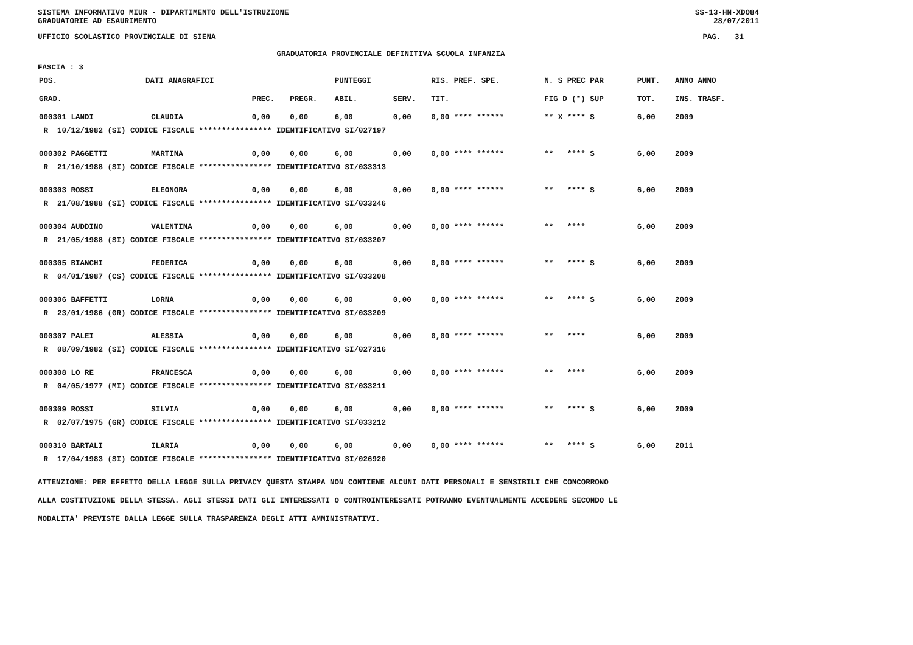SISTEMA INFORMATIVO MIUR - DIPARTIMENTO DELL'ISTRUZIONE
GRADUATORIE AD ESAURIMENTO SS-13-HN-XDO84
28/07/2011
UFFICIO SCOLASTICO PROVINCIALE DI SIENA PAG. 31
GRADUATORIA PROVINCIALE DEFINITIVA SCUOLA INFANZIA
FASCIA : 3
| POS. | DATI ANAGRAFICI | | | | PUNTEGGI | | RIS. PREF. SPE. | | N. S PREC PAR | PUNT. | ANNO ANNO |
| --- | --- | --- | --- | --- | --- | --- | --- | --- | --- | --- | --- |
| GRAD. | | | PREC. | PREGR. | ABIL. | SERV. | TIT. | | FIG D (*) SUP | TOT. | INS. TRASF. |
| 000301 LANDI | | CLAUDIA | 0,00 | 0,00 | 6,00 | 0,00 | 0,00 **** ****** | | ** X **** S | 6,00 | 2009 |
| R 10/12/1982 (SI) CODICE FISCALE **************** IDENTIFICATIVO SI/027197 | | | | | | | | | | | |
| 000302 PAGGETTI | | MARTINA | 0,00 | 0,00 | 6,00 | 0,00 | 0,00 **** ****** | | ** **** S | 6,00 | 2009 |
| R 21/10/1988 (SI) CODICE FISCALE **************** IDENTIFICATIVO SI/033313 | | | | | | | | | | | |
| 000303 ROSSI | | ELEONORA | 0,00 | 0,00 | 6,00 | 0,00 | 0,00 **** ****** | | ** **** S | 6,00 | 2009 |
| R 21/08/1988 (SI) CODICE FISCALE **************** IDENTIFICATIVO SI/033246 | | | | | | | | | | | |
| 000304 AUDDINO | | VALENTINA | 0,00 | 0,00 | 6,00 | 0,00 | 0,00 **** ****** | | ** **** | 6,00 | 2009 |
| R 21/05/1988 (SI) CODICE FISCALE **************** IDENTIFICATIVO SI/033207 | | | | | | | | | | | |
| 000305 BIANCHI | | FEDERICA | 0,00 | 0,00 | 6,00 | 0,00 | 0,00 **** ****** | | ** **** S | 6,00 | 2009 |
| R 04/01/1987 (CS) CODICE FISCALE **************** IDENTIFICATIVO SI/033208 | | | | | | | | | | | |
| 000306 BAFFETTI | | LORNA | 0,00 | 0,00 | 6,00 | 0,00 | 0,00 **** ****** | | ** **** S | 6,00 | 2009 |
| R 23/01/1986 (GR) CODICE FISCALE **************** IDENTIFICATIVO SI/033209 | | | | | | | | | | | |
| 000307 PALEI | | ALESSIA | 0,00 | 0,00 | 6,00 | 0,00 | 0,00 **** ****** | | ** **** | 6,00 | 2009 |
| R 08/09/1982 (SI) CODICE FISCALE **************** IDENTIFICATIVO SI/027316 | | | | | | | | | | | |
| 000308 LO RE | | FRANCESCA | 0,00 | 0,00 | 6,00 | 0,00 | 0,00 **** ****** | | ** **** | 6,00 | 2009 |
| R 04/05/1977 (MI) CODICE FISCALE **************** IDENTIFICATIVO SI/033211 | | | | | | | | | | | |
| 000309 ROSSI | | SILVIA | 0,00 | 0,00 | 6,00 | 0,00 | 0,00 **** ****** | | ** **** S | 6,00 | 2009 |
| R 02/07/1975 (GR) CODICE FISCALE **************** IDENTIFICATIVO SI/033212 | | | | | | | | | | | |
| 000310 BARTALI | | ILARIA | 0,00 | 0,00 | 6,00 | 0,00 | 0,00 **** ****** | | ** **** S | 6,00 | 2011 |
| R 17/04/1983 (SI) CODICE FISCALE **************** IDENTIFICATIVO SI/026920 | | | | | | | | | | | |
ATTENZIONE: PER EFFETTO DELLA LEGGE SULLA PRIVACY QUESTA STAMPA NON CONTIENE ALCUNI DATI PERSONALI E SENSIBILI CHE CONCORRONO
ALLA COSTITUZIONE DELLA STESSA. AGLI STESSI DATI GLI INTERESSATI O CONTROINTERESSATI POTRANNO EVENTUALMENTE ACCEDERE SECONDO LE
MODALITA' PREVISTE DALLA LEGGE SULLA TRASPARENZA DEGLI ATTI AMMINISTRATIVI.